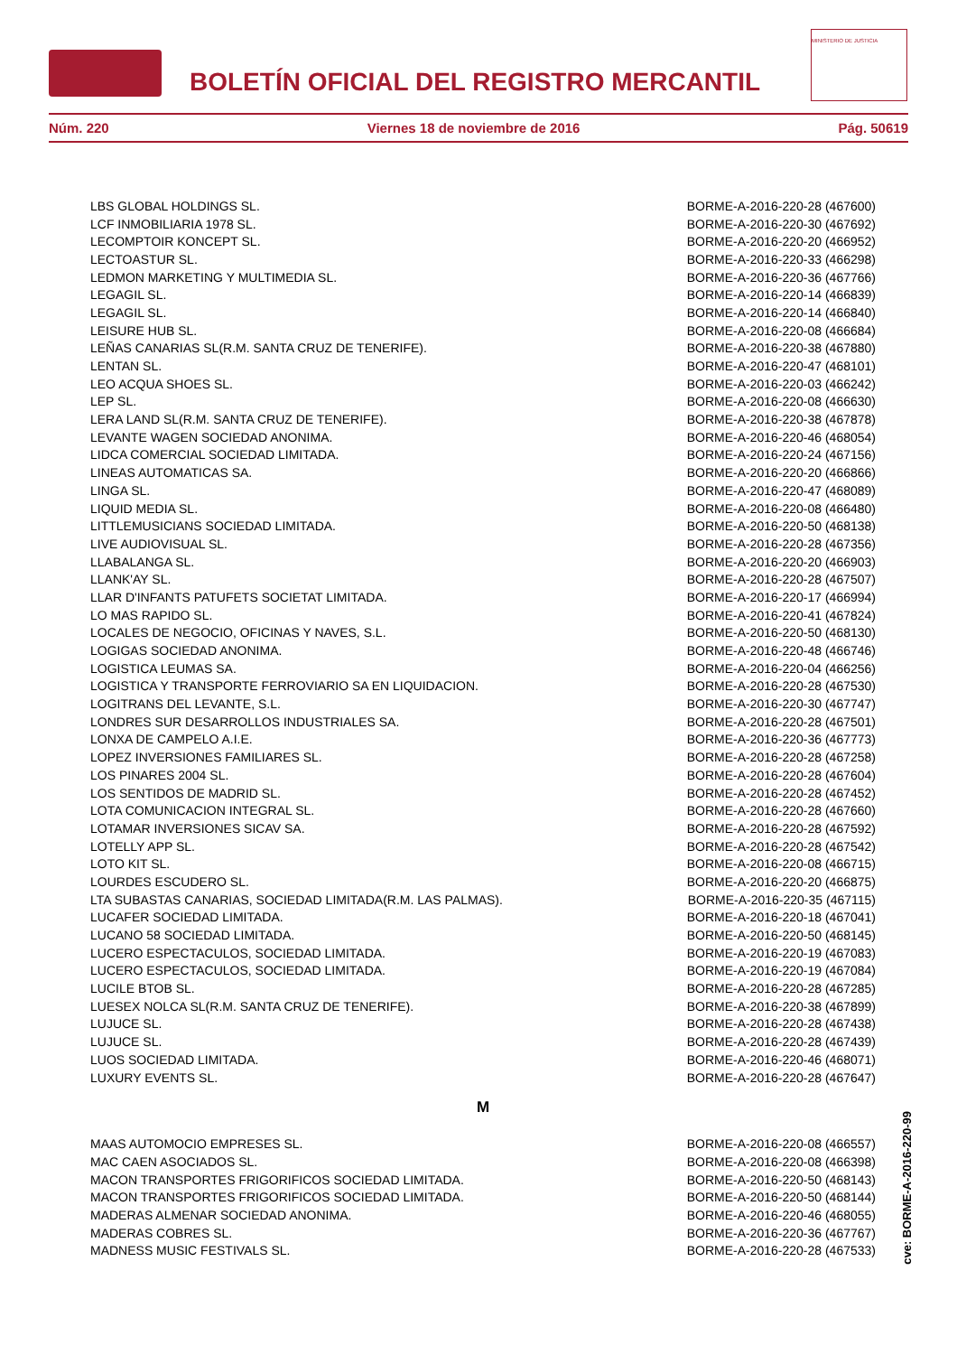BOLETÍN OFICIAL DEL REGISTRO MERCANTIL
MINISTERIO DE JUSTICIA
Núm. 220 Viernes 18 de noviembre de 2016 Pág. 50619
| LBS GLOBAL HOLDINGS SL. | BORME-A-2016-220-28 (467600) |
| LCF INMOBILIARIA 1978 SL. | BORME-A-2016-220-30 (467692) |
| LECOMPTOIR KONCEPT SL. | BORME-A-2016-220-20 (466952) |
| LECTOASTUR SL. | BORME-A-2016-220-33 (466298) |
| LEDMON MARKETING Y MULTIMEDIA SL. | BORME-A-2016-220-36 (467766) |
| LEGAGIL SL. | BORME-A-2016-220-14 (466839) |
| LEGAGIL SL. | BORME-A-2016-220-14 (466840) |
| LEISURE HUB SL. | BORME-A-2016-220-08 (466684) |
| LEÑAS CANARIAS SL(R.M. SANTA CRUZ DE TENERIFE). | BORME-A-2016-220-38 (467880) |
| LENTAN SL. | BORME-A-2016-220-47 (468101) |
| LEO ACQUA SHOES SL. | BORME-A-2016-220-03 (466242) |
| LEP SL. | BORME-A-2016-220-08 (466630) |
| LERA LAND SL(R.M. SANTA CRUZ DE TENERIFE). | BORME-A-2016-220-38 (467878) |
| LEVANTE WAGEN SOCIEDAD ANONIMA. | BORME-A-2016-220-46 (468054) |
| LIDCA COMERCIAL SOCIEDAD LIMITADA. | BORME-A-2016-220-24 (467156) |
| LINEAS AUTOMATICAS SA. | BORME-A-2016-220-20 (466866) |
| LINGA SL. | BORME-A-2016-220-47 (468089) |
| LIQUID MEDIA SL. | BORME-A-2016-220-08 (466480) |
| LITTLEMUSICIANS SOCIEDAD LIMITADA. | BORME-A-2016-220-50 (468138) |
| LIVE AUDIOVISUAL SL. | BORME-A-2016-220-28 (467356) |
| LLABALANGA SL. | BORME-A-2016-220-20 (466903) |
| LLANK'AY SL. | BORME-A-2016-220-28 (467507) |
| LLAR D'INFANTS PATUFETS SOCIETAT LIMITADA. | BORME-A-2016-220-17 (466994) |
| LO MAS RAPIDO SL. | BORME-A-2016-220-41 (467824) |
| LOCALES DE NEGOCIO, OFICINAS Y NAVES, S.L. | BORME-A-2016-220-50 (468130) |
| LOGIGAS SOCIEDAD ANONIMA. | BORME-A-2016-220-48 (466746) |
| LOGISTICA LEUMAS SA. | BORME-A-2016-220-04 (466256) |
| LOGISTICA Y TRANSPORTE FERROVIARIO SA EN LIQUIDACION. | BORME-A-2016-220-28 (467530) |
| LOGITRANS DEL LEVANTE, S.L. | BORME-A-2016-220-30 (467747) |
| LONDRES SUR DESARROLLOS INDUSTRIALES SA. | BORME-A-2016-220-28 (467501) |
| LONXA DE CAMPELO A.I.E. | BORME-A-2016-220-36 (467773) |
| LOPEZ INVERSIONES FAMILIARES SL. | BORME-A-2016-220-28 (467258) |
| LOS PINARES 2004 SL. | BORME-A-2016-220-28 (467604) |
| LOS SENTIDOS DE MADRID SL. | BORME-A-2016-220-28 (467452) |
| LOTA COMUNICACION INTEGRAL SL. | BORME-A-2016-220-28 (467660) |
| LOTAMAR INVERSIONES SICAV SA. | BORME-A-2016-220-28 (467592) |
| LOTELLY APP SL. | BORME-A-2016-220-28 (467542) |
| LOTO KIT SL. | BORME-A-2016-220-08 (466715) |
| LOURDES ESCUDERO SL. | BORME-A-2016-220-20 (466875) |
| LTA SUBASTAS CANARIAS, SOCIEDAD LIMITADA(R.M. LAS PALMAS). | BORME-A-2016-220-35 (467115) |
| LUCAFER SOCIEDAD LIMITADA. | BORME-A-2016-220-18 (467041) |
| LUCANO 58 SOCIEDAD LIMITADA. | BORME-A-2016-220-50 (468145) |
| LUCERO ESPECTACULOS, SOCIEDAD LIMITADA. | BORME-A-2016-220-19 (467083) |
| LUCERO ESPECTACULOS, SOCIEDAD LIMITADA. | BORME-A-2016-220-19 (467084) |
| LUCILE BTOB SL. | BORME-A-2016-220-28 (467285) |
| LUESEX NOLCA SL(R.M. SANTA CRUZ DE TENERIFE). | BORME-A-2016-220-38 (467899) |
| LUJUCE SL. | BORME-A-2016-220-28 (467438) |
| LUJUCE SL. | BORME-A-2016-220-28 (467439) |
| LUOS SOCIEDAD LIMITADA. | BORME-A-2016-220-46 (468071) |
| LUXURY EVENTS SL. | BORME-A-2016-220-28 (467647) |
| M | |
| MAAS AUTOMOCIO EMPRESES SL. | BORME-A-2016-220-08 (466557) |
| MAC CAEN ASOCIADOS SL. | BORME-A-2016-220-08 (466398) |
| MACON TRANSPORTES FRIGORIFICOS SOCIEDAD LIMITADA. | BORME-A-2016-220-50 (468143) |
| MACON TRANSPORTES FRIGORIFICOS SOCIEDAD LIMITADA. | BORME-A-2016-220-50 (468144) |
| MADERAS ALMENAR SOCIEDAD ANONIMA. | BORME-A-2016-220-46 (468055) |
| MADERAS COBRES SL. | BORME-A-2016-220-36 (467767) |
| MADNESS MUSIC FESTIVALS SL. | BORME-A-2016-220-28 (467533) |
cve: BORME-A-2016-220-99